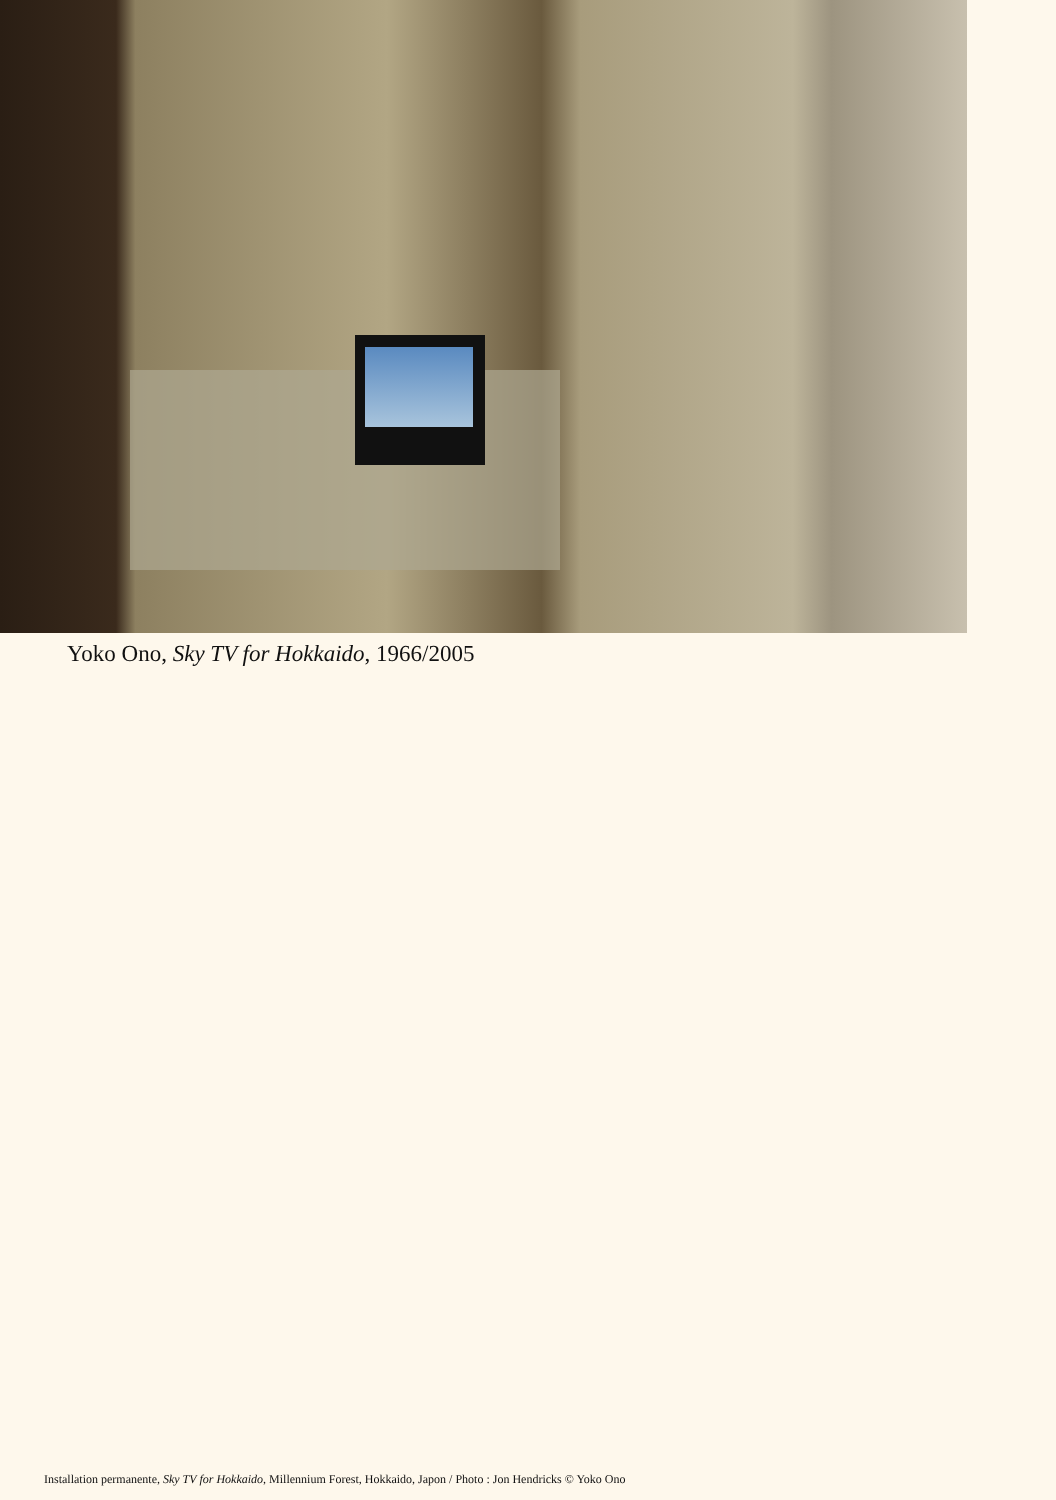Yoko Ono, Sky TV for Hokkaido, 1966/2005
Installation permanente, Sky TV for Hokkaido, Millennium Forest, Hokkaido, Japon / Photo : Jon Hendricks © Yoko Ono